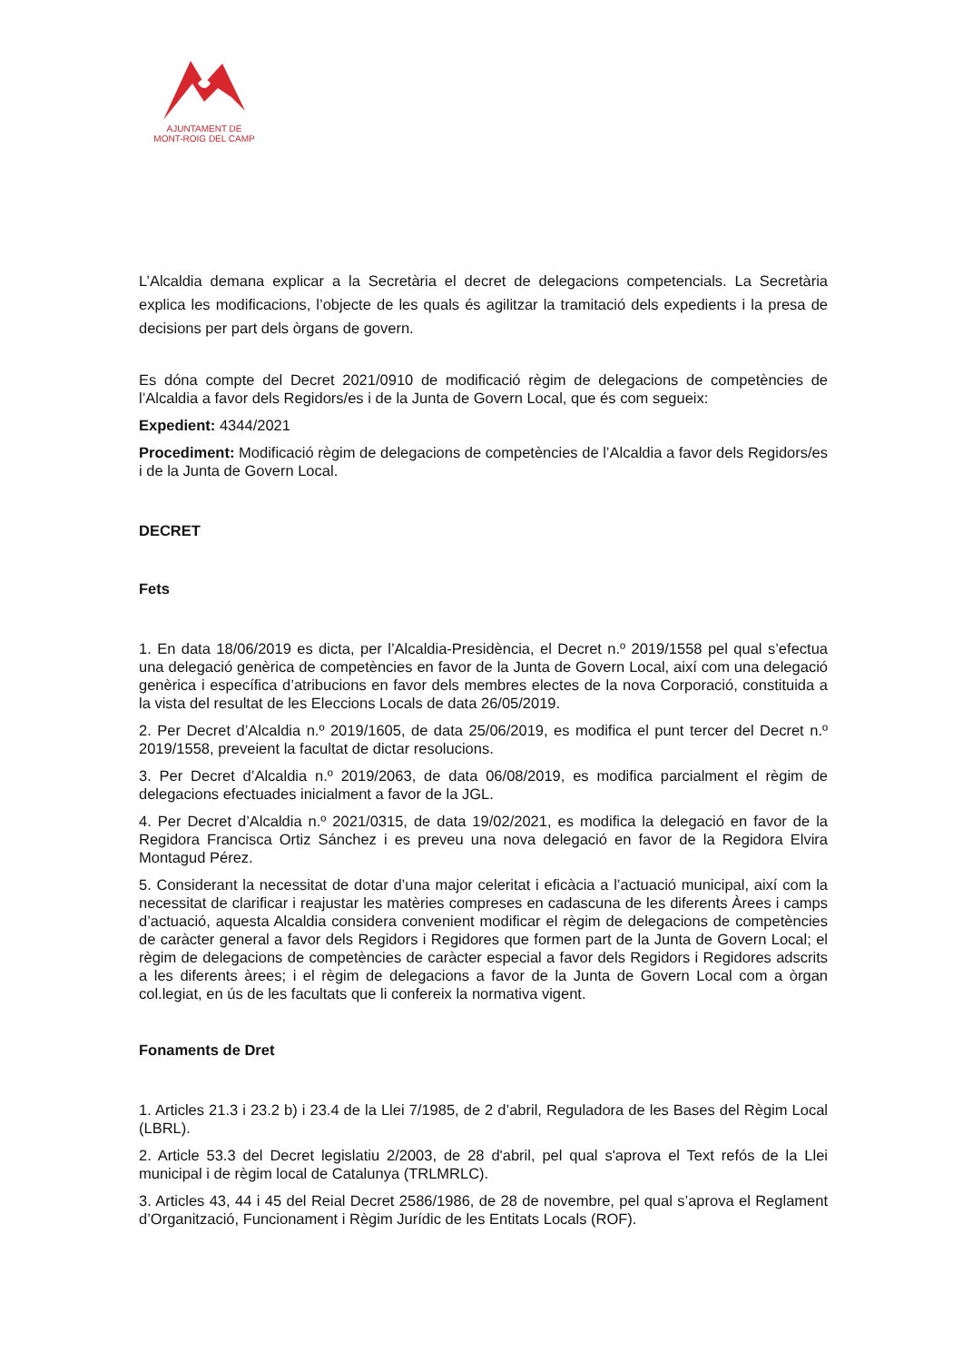AJUNTAMENT DE
MONT-ROIG DEL CAMP
L’Alcaldia demana explicar a la Secretària el decret de delegacions competencials. La Secretària explica les modificacions, l’objecte de les quals és agilitzar la tramitació dels expedients i la presa de decisions per part dels òrgans de govern.
Es dóna compte del Decret 2021/0910 de modificació règim de delegacions de competències de l’Alcaldia a favor dels Regidors/es i de la Junta de Govern Local, que és com segueix:
Expedient: 4344/2021
Procediment: Modificació règim de delegacions de competències de l’Alcaldia a favor dels Regidors/es i de la Junta de Govern Local.
DECRET
Fets
1. En data 18/06/2019 es dicta, per l’Alcaldia-Presidència, el Decret n.º 2019/1558 pel qual s’efectua una delegació genèrica de competències en favor de la Junta de Govern Local, així com una delegació genèrica i específica d’atribucions en favor dels membres electes de la nova Corporació, constituida a la vista del resultat de les Eleccions Locals de data 26/05/2019.
2. Per Decret d’Alcaldia n.º 2019/1605, de data 25/06/2019, es modifica el punt tercer del Decret n.º 2019/1558, preveient la facultat de dictar resolucions.
3. Per Decret d’Alcaldia n.º 2019/2063, de data 06/08/2019, es modifica parcialment el règim de delegacions efectuades inicialment a favor de la JGL.
4. Per Decret d’Alcaldia n.º 2021/0315, de data 19/02/2021, es modifica la delegació en favor de la Regidora Francisca Ortiz Sánchez i es preveu una nova delegació en favor de la Regidora Elvira Montagud Pérez.
5. Considerant la necessitat de dotar d’una major celeritat i eficàcia a l’actuació municipal, així com la necessitat de clarificar i reajustar les matèries compreses en cadascuna de les diferents Àrees i camps d’actuació, aquesta Alcaldia considera convenient modificar el règim de delegacions de competències de caràcter general a favor dels Regidors i Regidores que formen part de la Junta de Govern Local; el règim de delegacions de competències de caràcter especial a favor dels Regidors i Regidores adscrits a les diferents àrees; i el règim de delegacions a favor de la Junta de Govern Local com a òrgan col.legiat, en ús de les facultats que li confereix la normativa vigent.
Fonaments de Dret
1. Articles 21.3 i 23.2 b) i 23.4 de la Llei 7/1985, de 2 d’abril, Reguladora de les Bases del Règim Local (LBRL).
2. Article 53.3 del Decret legislatiu 2/2003, de 28 d'abril, pel qual s'aprova el Text refós de la Llei municipal i de règim local de Catalunya (TRLMRLC).
3. Articles 43, 44 i 45 del Reial Decret 2586/1986, de 28 de novembre, pel qual s’aprova el Reglament d’Organització, Funcionament i Règim Jurídic de les Entitats Locals (ROF).